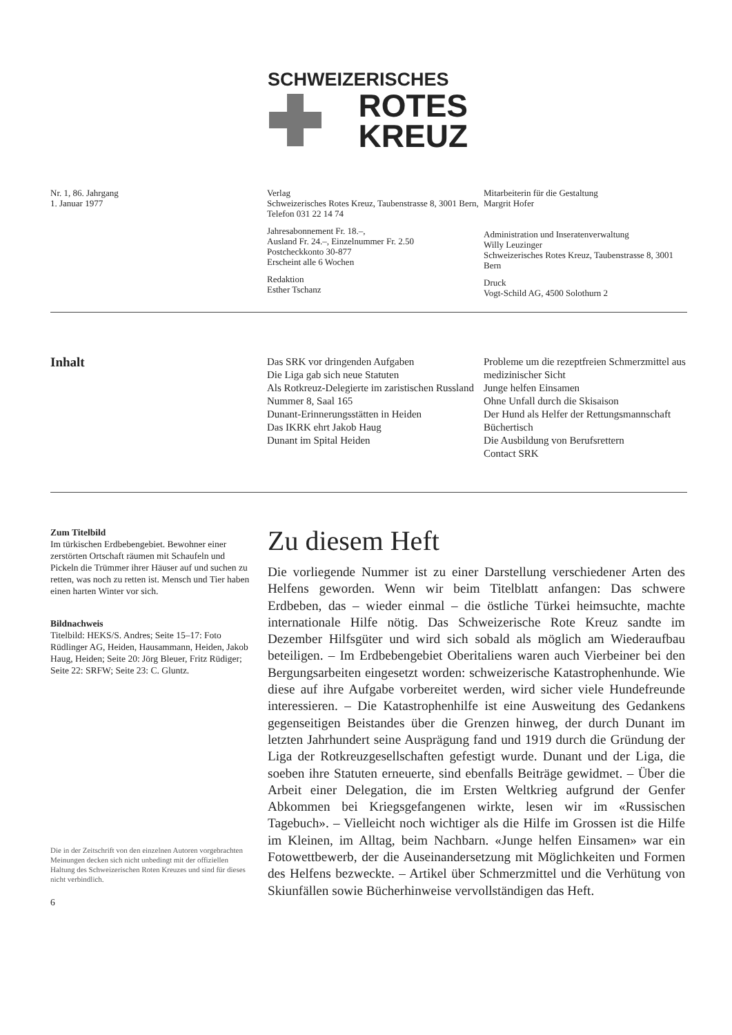SCHWEIZERISCHES
ROTES
KREUZ
Nr. 1, 86. Jahrgang
1. Januar 1977
Verlag
Schweizerisches Rotes Kreuz, Taubenstrasse 8, 3001 Bern, Telefon 031 22 14 74
Jahresabonnement Fr. 18.–,
Ausland Fr. 24.–, Einzelnummer Fr. 2.50
Postcheckkonto 30-877
Erscheint alle 6 Wochen
Redaktion
Esther Tschanz
Mitarbeiterin für die Gestaltung
Margrit Hofer
Administration und Inseratenverwaltung
Willy Leuzinger
Schweizerisches Rotes Kreuz, Taubenstrasse 8, 3001 Bern
Druck
Vogt-Schild AG, 4500 Solothurn 2
Inhalt
Das SRK vor dringenden Aufgaben
Die Liga gab sich neue Statuten
Als Rotkreuz-Delegierte im zaristischen Russland
Nummer 8, Saal 165
Dunant-Erinnerungsstätten in Heiden
Das IKRK ehrt Jakob Haug
Dunant im Spital Heiden
Probleme um die rezeptfreien Schmerzmittel aus medizinischer Sicht
Junge helfen Einsamen
Ohne Unfall durch die Skisaison
Der Hund als Helfer der Rettungsmannschaft
Büchertisch
Die Ausbildung von Berufsrettern
Contact SRK
Zum Titelbild
Im türkischen Erdbebengebiet. Bewohner einer zerstörten Ortschaft räumen mit Schaufeln und Pickeln die Trümmer ihrer Häuser auf und suchen zu retten, was noch zu retten ist. Mensch und Tier haben einen harten Winter vor sich.
Bildnachweis
Titelbild: HEKS/S. Andres; Seite 15–17: Foto Rüdlinger AG, Heiden, Hausammann, Heiden, Jakob Haug, Heiden; Seite 20: Jörg Bleuer, Fritz Rüdiger; Seite 22: SRFW; Seite 23: C. Gluntz.
Die in der Zeitschrift von den einzelnen Autoren vorgebrachten Meinungen decken sich nicht unbedingt mit der offiziellen Haltung des Schweizerischen Roten Kreuzes und sind für dieses nicht verbindlich.
6
Zu diesem Heft
Die vorliegende Nummer ist zu einer Darstellung verschiedener Arten des Helfens geworden. Wenn wir beim Titelblatt anfangen: Das schwere Erdbeben, das – wieder einmal – die östliche Türkei heimsuchte, machte internationale Hilfe nötig. Das Schweizerische Rote Kreuz sandte im Dezember Hilfsgüter und wird sich sobald als möglich am Wiederaufbau beteiligen. – Im Erdbebengebiet Oberitaliens waren auch Vierbeiner bei den Bergungsarbeiten eingesetzt worden: schweizerische Katastrophenhunde. Wie diese auf ihre Aufgabe vorbereitet werden, wird sicher viele Hundefreunde interessieren. – Die Katastrophenhilfe ist eine Ausweitung des Gedankens gegenseitigen Beistandes über die Grenzen hinweg, der durch Dunant im letzten Jahrhundert seine Ausprägung fand und 1919 durch die Gründung der Liga der Rotkreuzgesellschaften gefestigt wurde. Dunant und der Liga, die soeben ihre Statuten erneuerte, sind ebenfalls Beiträge gewidmet. – Über die Arbeit einer Delegation, die im Ersten Weltkrieg aufgrund der Genfer Abkommen bei Kriegsgefangenen wirkte, lesen wir im «Russischen Tagebuch». – Vielleicht noch wichtiger als die Hilfe im Grossen ist die Hilfe im Kleinen, im Alltag, beim Nachbarn. «Junge helfen Einsamen» war ein Fotowettbewerb, der die Auseinandersetzung mit Möglichkeiten und Formen des Helfens bezweckte. – Artikel über Schmerzmittel und die Verhütung von Skiunfällen sowie Bücherhinweise vervollständigen das Heft.